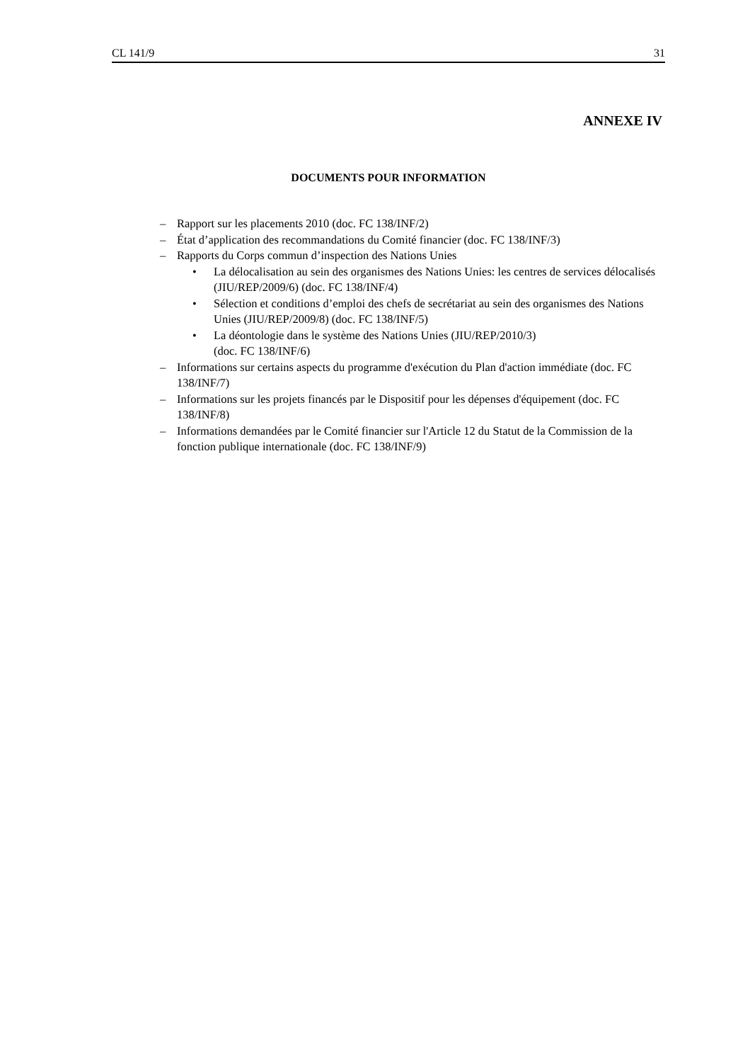CL 141/9 31
ANNEXE IV
DOCUMENTS POUR INFORMATION
– Rapport sur les placements 2010 (doc. FC 138/INF/2)
– État d’application des recommandations du Comité financier (doc. FC 138/INF/3)
– Rapports du Corps commun d’inspection des Nations Unies
• La délocalisation au sein des organismes des Nations Unies: les centres de services délocalisés (JIU/REP/2009/6) (doc. FC 138/INF/4)
• Sélection et conditions d’emploi des chefs de secrétariat au sein des organismes des Nations Unies (JIU/REP/2009/8) (doc. FC 138/INF/5)
• La déontologie dans le système des Nations Unies (JIU/REP/2010/3)
(doc. FC 138/INF/6)
– Informations sur certains aspects du programme d'exécution du Plan d'action immédiate (doc. FC 138/INF/7)
– Informations sur les projets financés par le Dispositif pour les dépenses d'équipement (doc. FC 138/INF/8)
– Informations demandées par le Comité financier sur l'Article 12 du Statut de la Commission de la fonction publique internationale (doc. FC 138/INF/9)